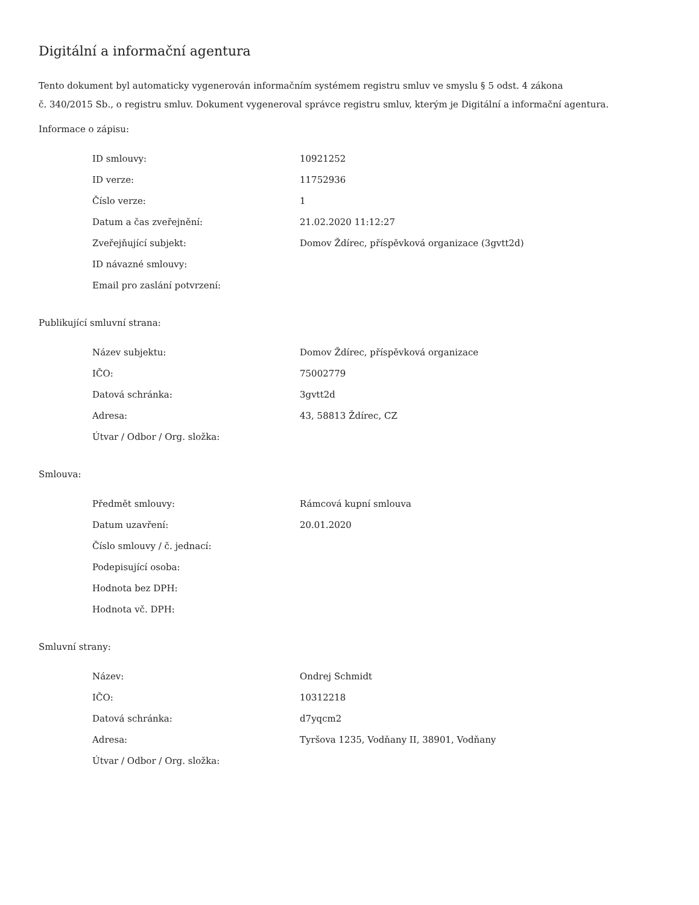Digitální a informační agentura
Tento dokument byl automaticky vygenerován informačním systémem registru smluv ve smyslu § 5 odst. 4 zákona
č. 340/2015 Sb., o registru smluv. Dokument vygeneroval správce registru smluv, kterým je Digitální a informační agentura.
Informace o zápisu:
| ID smlouvy: | 10921252 |
| ID verze: | 11752936 |
| Číslo verze: | 1 |
| Datum a čas zveřejnění: | 21.02.2020 11:12:27 |
| Zveřejňující subjekt: | Domov Ždírec, příspěvková organizace (3gvtt2d) |
| ID návazné smlouvy: | |
| Email pro zaslání potvrzení: | |
Publikující smluvní strana:
| Název subjektu: | Domov Ždírec, příspěvková organizace |
| IČO: | 75002779 |
| Datová schránka: | 3gvtt2d |
| Adresa: | 43, 58813 Ždírec, CZ |
| Útvar / Odbor / Org. složka: | |
Smlouva:
| Předmět smlouvy: | Rámcová kupní smlouva |
| Datum uzavření: | 20.01.2020 |
| Číslo smlouvy / č. jednací: | |
| Podepisující osoba: | |
| Hodnota bez DPH: | |
| Hodnota vč. DPH: | |
Smluvní strany:
| Název: | Ondrej Schmidt |
| IČO: | 10312218 |
| Datová schránka: | d7yqcm2 |
| Adresa: | Tyršova 1235, Vodňany II, 38901, Vodňany |
| Útvar / Odbor / Org. složka: | |